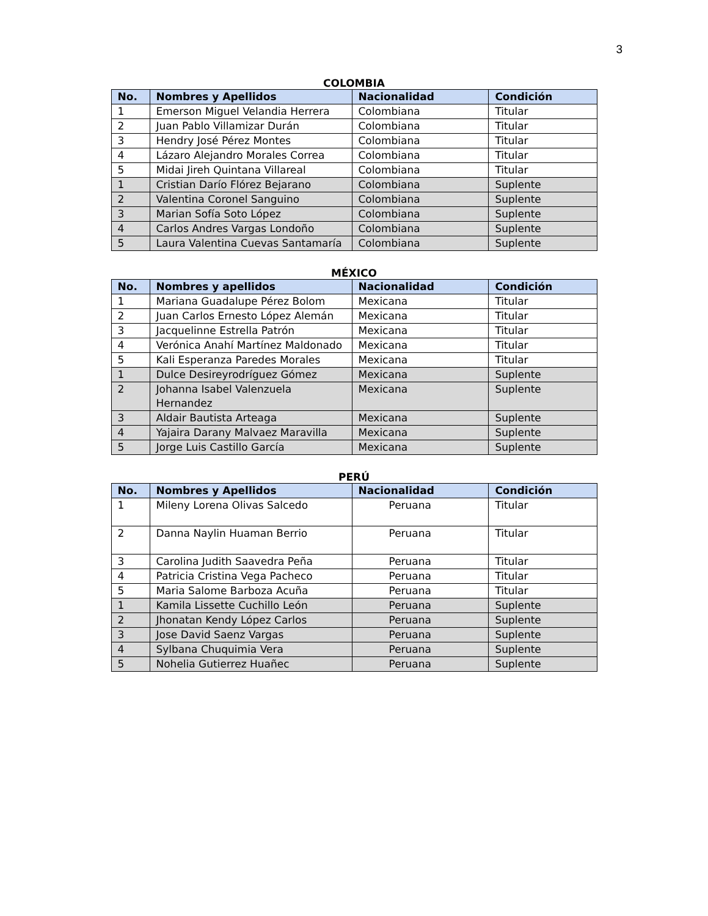3
COLOMBIA
| No. | Nombres y Apellidos | Nacionalidad | Condición |
| --- | --- | --- | --- |
| 1 | Emerson Miguel Velandia Herrera | Colombiana | Titular |
| 2 | Juan Pablo Villamizar Durán | Colombiana | Titular |
| 3 | Hendry José Pérez Montes | Colombiana | Titular |
| 4 | Lázaro Alejandro Morales Correa | Colombiana | Titular |
| 5 | Midai Jireh Quintana Villareal | Colombiana | Titular |
| 1 | Cristian Darío Flórez Bejarano | Colombiana | Suplente |
| 2 | Valentina Coronel Sanguino | Colombiana | Suplente |
| 3 | Marian Sofía Soto López | Colombiana | Suplente |
| 4 | Carlos Andres Vargas Londoño | Colombiana | Suplente |
| 5 | Laura Valentina Cuevas Santamaría | Colombiana | Suplente |
MÉXICO
| No. | Nombres y apellidos | Nacionalidad | Condición |
| --- | --- | --- | --- |
| 1 | Mariana Guadalupe Pérez Bolom | Mexicana | Titular |
| 2 | Juan Carlos Ernesto López Alemán | Mexicana | Titular |
| 3 | Jacquelinne Estrella Patrón | Mexicana | Titular |
| 4 | Verónica Anahí Martínez Maldonado | Mexicana | Titular |
| 5 | Kali Esperanza Paredes Morales | Mexicana | Titular |
| 1 | Dulce Desireyrodríguez Gómez | Mexicana | Suplente |
| 2 | Johanna Isabel Valenzuela Hernandez | Mexicana | Suplente |
| 3 | Aldair Bautista Arteaga | Mexicana | Suplente |
| 4 | Yajaira Darany Malvaez Maravilla | Mexicana | Suplente |
| 5 | Jorge Luis Castillo García | Mexicana | Suplente |
PERÚ
| No. | Nombres y Apellidos | Nacionalidad | Condición |
| --- | --- | --- | --- |
| 1 | Mileny Lorena Olivas Salcedo | Peruana | Titular |
| 2 | Danna Naylin Huaman Berrio | Peruana | Titular |
| 3 | Carolina Judith Saavedra Peña | Peruana | Titular |
| 4 | Patricia Cristina Vega Pacheco | Peruana | Titular |
| 5 | Maria Salome Barboza Acuña | Peruana | Titular |
| 1 | Kamila Lissette Cuchillo León | Peruana | Suplente |
| 2 | Jhonatan Kendy López Carlos | Peruana | Suplente |
| 3 | Jose David Saenz Vargas | Peruana | Suplente |
| 4 | Sylbana Chuquimia Vera | Peruana | Suplente |
| 5 | Nohelia Gutierrez Huañec | Peruana | Suplente |